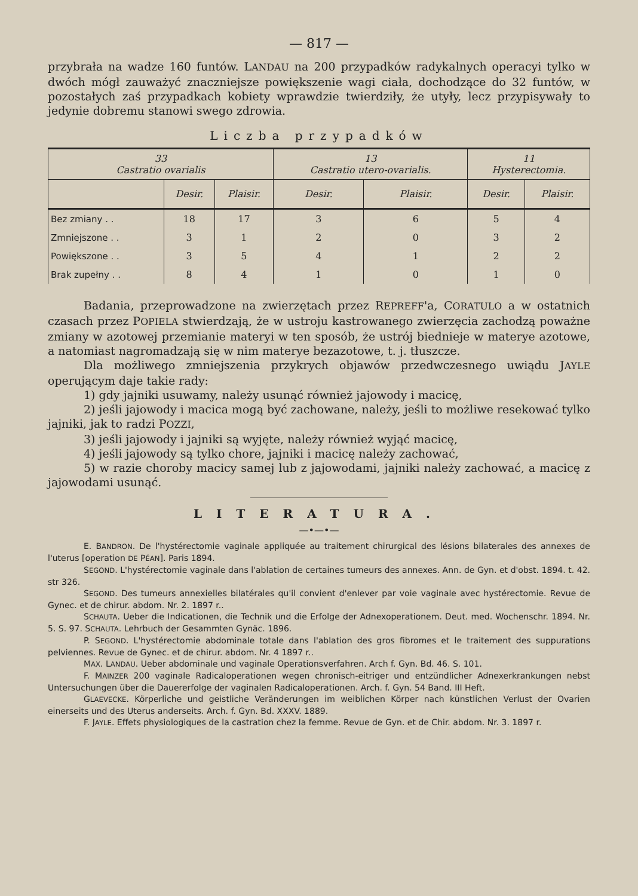— 817 —
przybrała na wadze 160 funtów. LANDAU na 200 przypadków radykalnych operacyi tylko w dwóch mógł zauważyć znaczniejsze powiększenie wagi ciała, dochodzące do 32 funtów, w pozostałych zaś przypadkach kobiety wprawdzie twierdziły, że utyły, lecz przypisywały to jedynie dobremu stanowi swego zdrowia.
Liczba przypadków
| 33 Castratio ovarialis | | | 13 Castratio utero-ovarialis. | | 11 Hysterectomia. | |
| --- | --- | --- | --- | --- | --- | --- |
| | Desir. | Plaisir. | Desir. | Plaisir. | Desir. | Plaisir. |
| Bez zmiany . . | 18 | 17 | 3 | 6 | 5 | 4 |
| Zmniejszone . . | 3 | 1 | 2 | 0 | 3 | 2 |
| Powiększone . . | 3 | 5 | 4 | 1 | 2 | 2 |
| Brak zupełny . . | 8 | 4 | 1 | 0 | 1 | 0 |
Badania, przeprowadzone na zwierzętach przez REPREFF'a, CORATULO a w ostatnich czasach przez POPIELA stwierdzają, że w ustroju kastrowanego zwierzęcia zachodzą poważne zmiany w azotowej przemianie materyi w ten sposób, że ustrój biednieje w materye azotowe, a natomiast nagromadzają się w nim materye bezazotowe, t. j. tłuszcze.
Dla możliwego zmniejszenia przykrych objawów przedwczesnego uwiądu JAYLE operującym daje takie rady:
1) gdy jajniki usuwamy, należy usunąć również jajowody i macicę,
2) jeśli jajowody i macica mogą być zachowane, należy, jeśli to możliwe resekować tylko jajniki, jak to radzi POZZI,
3) jeśli jajowody i jajniki są wyjęte, należy również wyjąć macicę,
4) jeśli jajowody są tylko chore, jajniki i macicę należy zachować,
5) w razie choroby macicy samej lub z jajowodami, jajniki należy zachować, a macicę z jajowodami usunąć.
LITERATURA.
—•—•—
E. BANDRON. De l'hystérectomie vaginale appliquée au traitement chirurgical des lésions bilaterales des annexes de l'uterus [operation DE PÉAN]. Paris 1894.
SEGOND. L'hystérectomie vaginale dans l'ablation de certaines tumeurs des annexes. Ann. de Gyn. et d'obst. 1894. t. 42. str 326.
SEGOND. Des tumeurs annexielles bilatérales qu'il convient d'enlever par voie vaginale avec hystérectomie. Revue de Gynec. et de chirur. abdom. Nr. 2. 1897 r..
SCHAUTA. Ueber die Indicationen, die Technik und die Erfolge der Adnexoperationem. Deut. med. Wochenschr. 1894. Nr. 5. S. 97. SCHAUTA. Lehrbuch der Gesammten Gynäc. 1896.
P. SEGOND. L'hystérectomie abdominale totale dans l'ablation des gros fibromes et le traitement des suppurations pelviennes. Revue de Gynec. et de chirur. abdom. Nr. 4 1897 r..
MAX. LANDAU. Ueber abdominale und vaginale Operationsverfahren. Arch f. Gyn. Bd. 46. S. 101.
F. MAINZER 200 vaginale Radicaloperationen wegen chronisch-eitriger und entzündlicher Adnexerkrankungen nebst Untersuchungen über die Dauererfolge der vaginalen Radicaloperationen. Arch. f. Gyn. 54 Band. III Heft.
GLAEVECKE. Körperliche und geistliche Veränderungen im weiblichen Körper nach künstlichen Verlust der Ovarien einerseits und des Uterus anderseits. Arch. f. Gyn. Bd. XXXV. 1889.
F. JAYLE. Effets physiologiques de la castration chez la femme. Revue de Gyn. et de Chir. abdom. Nr. 3. 1897 r.